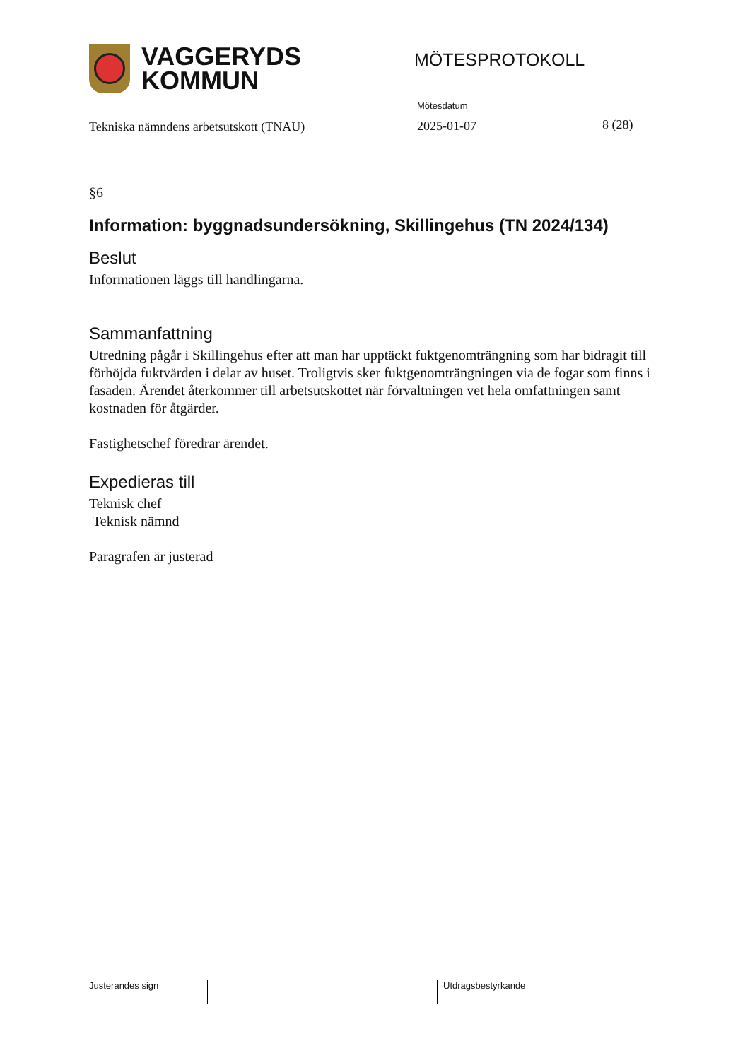VAGGERYDS
KOMMUN
MÖTESPROTOKOLL
Mötesdatum
Tekniska nämndens arbetsutskott (TNAU)
2025-01-07 8 (28)
§6
Information: byggnadsundersökning, Skillingehus (TN 2024/134)
Beslut
Informationen läggs till handlingarna.
Sammanfattning
Utredning pågår i Skillingehus efter att man har upptäckt fuktgenomträngning som har bidragit till förhöjda fuktvärden i delar av huset. Troligtvis sker fuktgenomträngningen via de fogar som finns i fasaden. Ärendet återkommer till arbetsutskottet när förvaltningen vet hela omfattningen samt kostnaden för åtgärder.
Fastighetschef föredrar ärendet.
Expedieras till
Teknisk chef
Teknisk nämnd
Paragrafen är justerad
Justerandes sign Utdragsbestyrkande